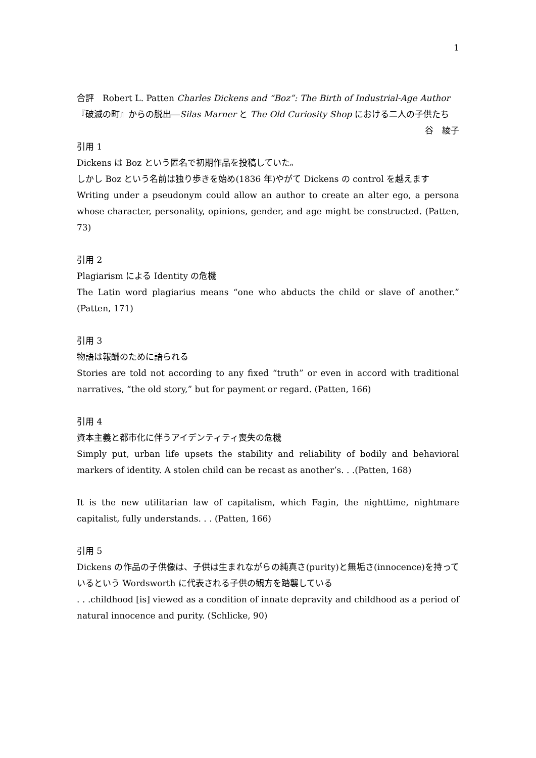1
合評　Robert L. Patten Charles Dickens and “Boz”: The Birth of Industrial-Age Author
『破滅の町』からの脱出―Silas Marner と The Old Curiosity Shop における二人の子供たち
谷　綾子
引用 1
Dickens は Boz という匿名で初期作品を投稿していた。
しかし Boz という名前は独り歩きを始め(1836 年)やがて Dickens の control を越えます
Writing under a pseudonym could allow an author to create an alter ego, a persona whose character, personality, opinions, gender, and age might be constructed. (Patten, 73)
引用 2
Plagiarism による Identity の危機
The Latin word plagiarius means “one who abducts the child or slave of another.” (Patten, 171)
引用 3
物語は報酬のために語られる
Stories are told not according to any fixed “truth” or even in accord with traditional narratives, “the old story,” but for payment or regard. (Patten, 166)
引用 4
資本主義と都市化に伴うアイデンティティ喪失の危機
Simply put, urban life upsets the stability and reliability of bodily and behavioral markers of identity. A stolen child can be recast as another’s. . .(Patten, 168)
It is the new utilitarian law of capitalism, which Fagin, the nighttime, nightmare capitalist, fully understands. . . (Patten, 166)
引用 5
Dickens の作品の子供像は、子供は生まれながらの純真さ(purity)と無垢さ(innocence)を持っているという Wordsworth に代表される子供の観方を踏襲している
. . .childhood [is] viewed as a condition of innate depravity and childhood as a period of natural innocence and purity. (Schlicke, 90)